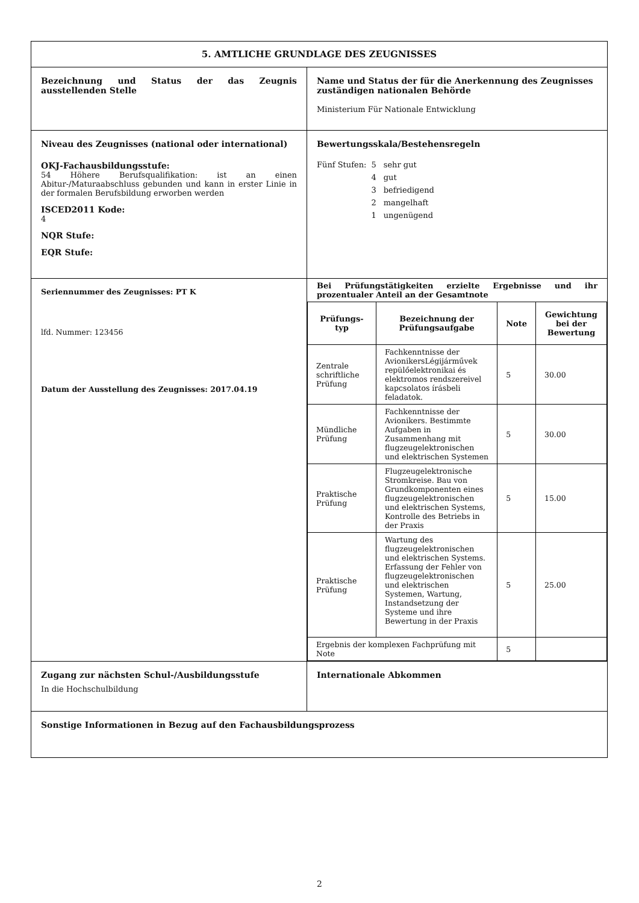| 5. AMTLICHE GRUNDLAGE DES ZEUGNISSES | |
| Bezeichnung und Status der das Zeugnis ausstellenden Stelle | Name und Status der für die Anerkennung des Zeugnisses zuständigen nationalen Behörde Ministerium Für Nationale Entwicklung |
| Niveau des Zeugnisses (national oder international) OKJ-Fachausbildungsstufe: 54 Höhere Berufsqualifikation: ist an einen Abitur-/Maturaabschluss gebunden und kann in erster Linie in der formalen Berufsbildung erworben werden ISCED2011 Kode: 4 NQR Stufe: EQR Stufe: | Bewertungsskala/Bestehensregeln / Fünf Stufen: / 5 / sehr gut / / / 4 / gut / / / 3 / befriedigend / / / 2 / mangelhaft / / / 1 / ungenügend / |
| Seriennummer des Zeugnisses: PT K lfd. Nummer: 123456 Datum der Ausstellung des Zeugnisses: 2017.04.19 | Bei Prüfungstätigkeiten erzielte Ergebnisse und ihr prozentualer Anteil an der Gesamtnote / Prüfungs-typ / Bezeichnung der Prüfungsaufgabe / Note / Gewichtung bei der Bewertung / / --- / --- / --- / --- / / Zentrale schriftliche Prüfung / Fachkenntnisse der AvionikersLégijárművek repülőelektronikai és elektromos rendszereivel kapcsolatos írásbeli feladatok. / 5 / 30.00 / / Mündliche Prüfung / Fachkenntnisse der Avionikers. Bestimmte Aufgaben in Zusammenhang mit flugzeugelektronischen und elektrischen Systemen / 5 / 30.00 / / Praktische Prüfung / Flugzeugelektronische Stromkreise. Bau von Grundkomponenten eines flugzeugelektronischen und elektrischen Systems, Kontrolle des Betriebs in der Praxis / 5 / 15.00 / / Praktische Prüfung / Wartung des flugzeugelektronischen und elektrischen Systems. Erfassung der Fehler von flugzeugelektronischen und elektrischen Systemen, Wartung, Instandsetzung der Systeme und ihre Bewertung in der Praxis / 5 / 25.00 / / Ergebnis der komplexen Fachprüfung mit Note / / 5 / / |
| Zugang zur nächsten Schul-/Ausbildungsstufe In die Hochschulbildung | Internationale Abkommen |
| Sonstige Informationen in Bezug auf den Fachausbildungsprozess | |
2